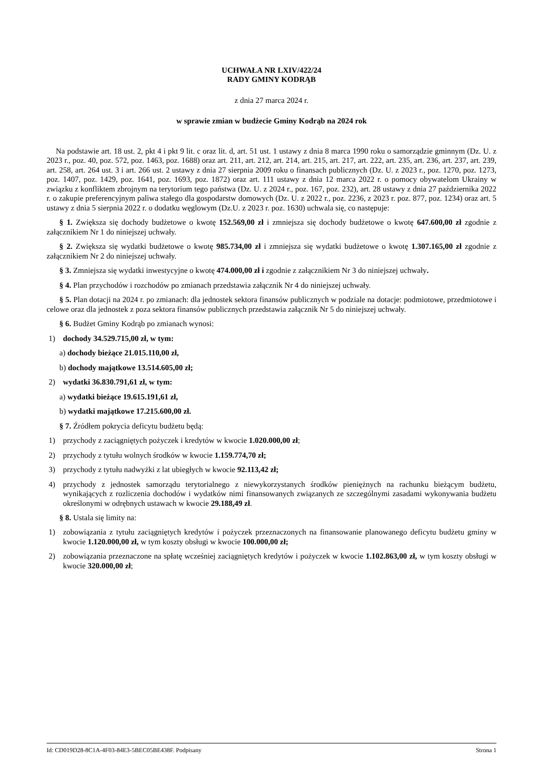UCHWAŁA NR LXIV/422/24
RADY GMINY KODRĄB
z dnia 27 marca 2024 r.
w sprawie zmian w budżecie Gminy Kodrąb na 2024 rok
Na podstawie art. 18 ust. 2, pkt 4 i pkt 9 lit. c oraz lit. d, art. 51 ust. 1 ustawy z dnia 8 marca 1990 roku o samorządzie gminnym (Dz. U. z 2023 r., poz. 40, poz. 572, poz. 1463, poz. 1688) oraz art. 211, art. 212, art. 214, art. 215, art. 217, art. 222, art. 235, art. 236, art. 237, art. 239, art. 258, art. 264 ust. 3 i art. 266 ust. 2 ustawy z dnia 27 sierpnia 2009 roku o finansach publicznych (Dz. U. z 2023 r., poz. 1270, poz. 1273, poz. 1407, poz. 1429, poz. 1641, poz. 1693, poz. 1872) oraz art. 111 ustawy z dnia 12 marca 2022 r. o pomocy obywatelom Ukrainy w związku z konfliktem zbrojnym na terytorium tego państwa (Dz. U. z 2024 r., poz. 167, poz. 232), art. 28 ustawy z dnia 27 października 2022 r. o zakupie preferencyjnym paliwa stałego dla gospodarstw domowych (Dz. U. z 2022 r., poz. 2236, z 2023 r. poz. 877, poz. 1234) oraz art. 5 ustawy z dnia 5 sierpnia 2022 r. o dodatku węglowym (Dz.U. z 2023 r. poz. 1630) uchwala się, co następuje:
§ 1. Zwiększa się dochody budżetowe o kwotę 152.569,00 zł i zmniejsza się dochody budżetowe o kwotę 647.600,00 zł zgodnie z załącznikiem Nr 1 do niniejszej uchwały.
§ 2. Zwiększa się wydatki budżetowe o kwotę 985.734,00 zł i zmniejsza się wydatki budżetowe o kwotę 1.307.165,00 zł zgodnie z załącznikiem Nr 2 do niniejszej uchwały.
§ 3. Zmniejsza się wydatki inwestycyjne o kwotę 474.000,00 zł i zgodnie z załącznikiem Nr 3 do niniejszej uchwały.
§ 4. Plan przychodów i rozchodów po zmianach przedstawia załącznik Nr 4 do niniejszej uchwały.
§ 5. Plan dotacji na 2024 r. po zmianach: dla jednostek sektora finansów publicznych w podziale na dotacje: podmiotowe, przedmiotowe i celowe oraz dla jednostek z poza sektora finansów publicznych przedstawia załącznik Nr 5 do niniejszej uchwały.
§ 6. Budżet Gminy Kodrąb po zmianach wynosi:
1) dochody 34.529.715,00 zł, w tym:
a) dochody bieżące 21.015.110,00 zł,
b) dochody majątkowe 13.514.605,00 zł;
2) wydatki 36.830.791,61 zł, w tym:
a) wydatki bieżące 19.615.191,61 zł,
b) wydatki majątkowe 17.215.600,00 zł.
§ 7. Źródłem pokrycia deficytu budżetu będą:
1) przychody z zaciągniętych pożyczek i kredytów w kwocie 1.020.000,00 zł;
2) przychody z tytułu wolnych środków w kwocie 1.159.774,70 zł;
3) przychody z tytułu nadwyżki z lat ubiegłych w kwocie 92.113,42 zł;
4) przychody z jednostek samorządu terytorialnego z niewykorzystanych środków pieniężnych na rachunku bieżącym budżetu, wynikających z rozliczenia dochodów i wydatków nimi finansowanych związanych ze szczególnymi zasadami wykonywania budżetu określonymi w odrębnych ustawach w kwocie 29.188,49 zł.
§ 8. Ustala się limity na:
1) zobowiązania z tytułu zaciągniętych kredytów i pożyczek przeznaczonych na finansowanie planowanego deficytu budżetu gminy w kwocie 1.120.000,00 zł, w tym koszty obsługi w kwocie 100.000,00 zł;
2) zobowiązania przeznaczone na spłatę wcześniej zaciągniętych kredytów i pożyczek w kwocie 1.102.863,00 zł, w tym koszty obsługi w kwocie 320.000,00 zł;
Id: CD019D28-8C1A-4F03-84E3-5BEC05BE438F. Podpisany Strona 1